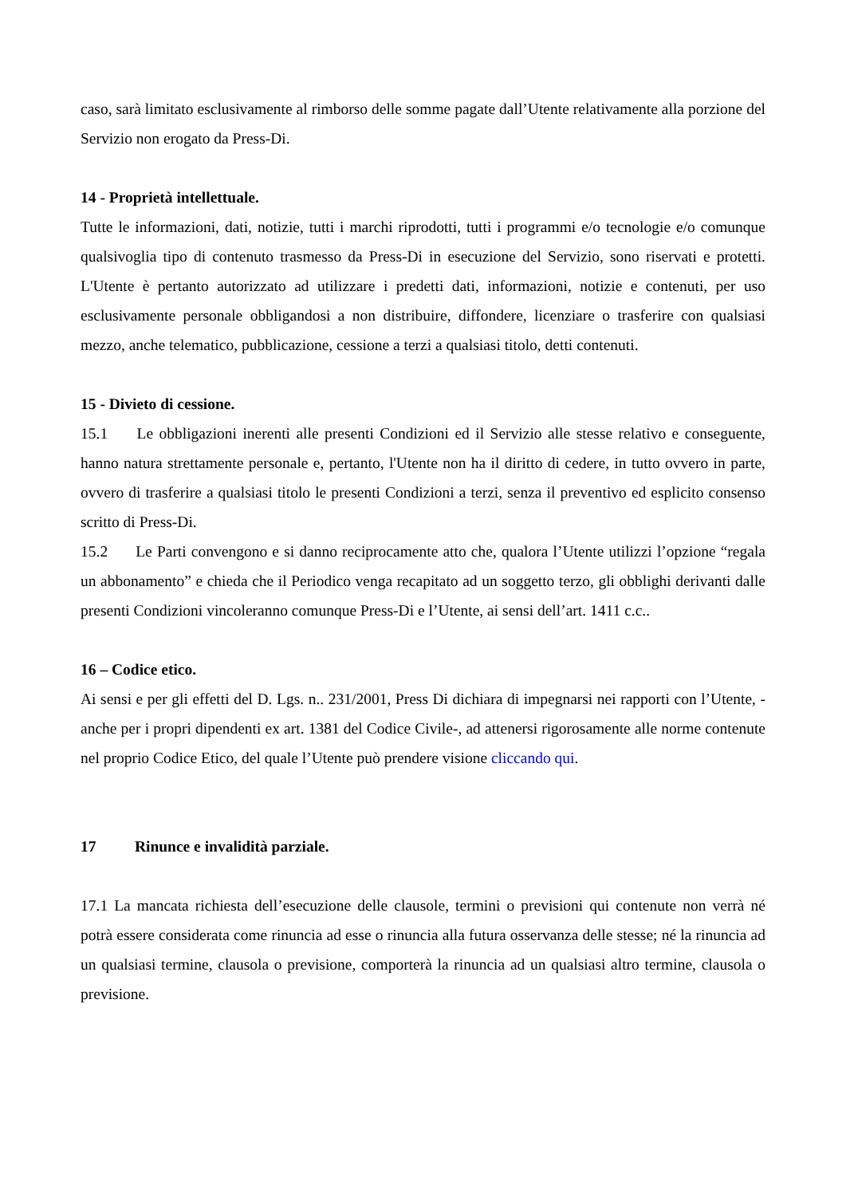caso, sarà limitato esclusivamente al rimborso delle somme pagate dall’Utente relativamente alla porzione del Servizio non erogato da Press-Di.
14 - Proprietà intellettuale.
Tutte le informazioni, dati, notizie, tutti i marchi riprodotti, tutti i programmi e/o tecnologie e/o comunque qualsivoglia tipo di contenuto trasmesso da Press-Di in esecuzione del Servizio, sono riservati e protetti. L'Utente è pertanto autorizzato ad utilizzare i predetti dati, informazioni, notizie e contenuti, per uso esclusivamente personale obbligandosi a non distribuire, diffondere, licenziare o trasferire con qualsiasi mezzo, anche telematico, pubblicazione, cessione a terzi a qualsiasi titolo, detti contenuti.
15 - Divieto di cessione.
15.1 Le obbligazioni inerenti alle presenti Condizioni ed il Servizio alle stesse relativo e conseguente, hanno natura strettamente personale e, pertanto, l'Utente non ha il diritto di cedere, in tutto ovvero in parte, ovvero di trasferire a qualsiasi titolo le presenti Condizioni a terzi, senza il preventivo ed esplicito consenso scritto di Press-Di.
15.2 Le Parti convengono e si danno reciprocamente atto che, qualora l’Utente utilizzi l’opzione “regala un abbonamento” e chieda che il Periodico venga recapitato ad un soggetto terzo, gli obblighi derivanti dalle presenti Condizioni vincoleranno comunque Press-Di e l’Utente, ai sensi dell’art. 1411 c.c..
16 – Codice etico.
Ai sensi e per gli effetti del D. Lgs. n.. 231/2001, Press Di dichiara di impegnarsi nei rapporti con l’Utente, -anche per i propri dipendenti ex art. 1381 del Codice Civile-, ad attenersi rigorosamente alle norme contenute nel proprio Codice Etico, del quale l’Utente può prendere visione cliccando qui.
17 Rinunce e invalidità parziale.
17.1 La mancata richiesta dell’esecuzione delle clausole, termini o previsioni qui contenute non verrà né potrà essere considerata come rinuncia ad esse o rinuncia alla futura osservanza delle stesse; né la rinuncia ad un qualsiasi termine, clausola o previsione, comporterà la rinuncia ad un qualsiasi altro termine, clausola o previsione.